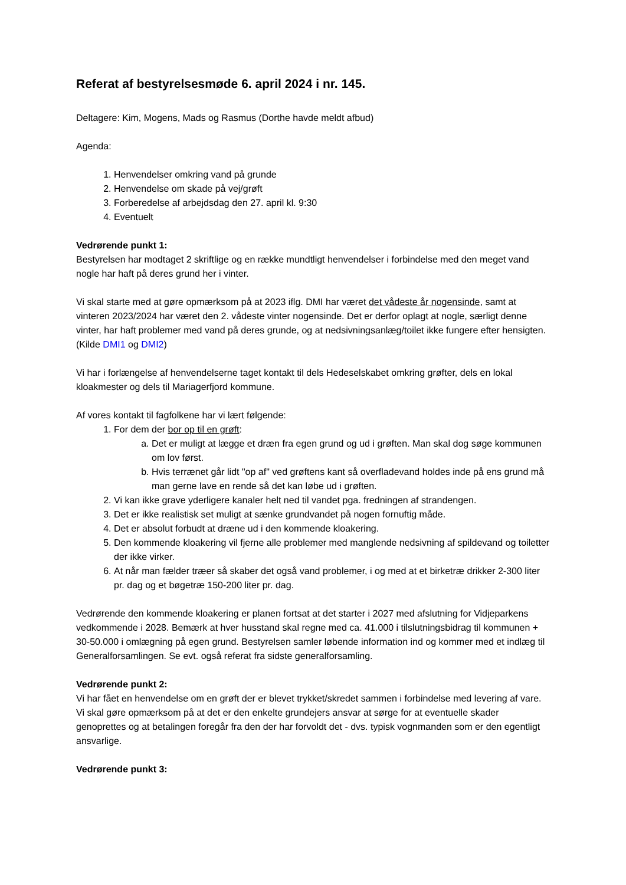Referat af bestyrelsesmøde 6. april 2024 i nr. 145.
Deltagere: Kim, Mogens, Mads og Rasmus (Dorthe havde meldt afbud)
Agenda:
1. Henvendelser omkring vand på grunde
2. Henvendelse om skade på vej/grøft
3. Forberedelse af arbejdsdag den 27. april kl. 9:30
4. Eventuelt
Vedrørende punkt 1:
Bestyrelsen har modtaget 2 skriftlige og en række mundtligt henvendelser i forbindelse med den meget vand nogle har haft på deres grund her i vinter.
Vi skal starte med at gøre opmærksom på at 2023 iflg. DMI har været det vådeste år nogensinde, samt at vinteren 2023/2024 har været den 2. vådeste vinter nogensinde. Det er derfor oplagt at nogle, særligt denne vinter, har haft problemer med vand på deres grunde, og at nedsivningsanlæg/toilet ikke fungere efter hensigten. (Kilde DMI1 og DMI2)
Vi har i forlængelse af henvendelserne taget kontakt til dels Hedeselskabet omkring grøfter, dels en lokal kloakmester og dels til Mariagerfjord kommune.
Af vores kontakt til fagfolkene har vi lært følgende:
1. For dem der bor op til en grøft:
a. Det er muligt at lægge et dræn fra egen grund og ud i grøften. Man skal dog søge kommunen om lov først.
b. Hvis terrænet går lidt "op af" ved grøftens kant så overfladevand holdes inde på ens grund må man gerne lave en rende så det kan løbe ud i grøften.
2. Vi kan ikke grave yderligere kanaler helt ned til vandet pga. fredningen af strandengen.
3. Det er ikke realistisk set muligt at sænke grundvandet på nogen fornuftig måde.
4. Det er absolut forbudt at dræne ud i den kommende kloakering.
5. Den kommende kloakering vil fjerne alle problemer med manglende nedsivning af spildevand og toiletter der ikke virker.
6. At når man fælder træer så skaber det også vand problemer, i og med at et birketræ drikker 2-300 liter pr. dag og et bøgetræ 150-200 liter pr. dag.
Vedrørende den kommende kloakering er planen fortsat at det starter i 2027 med afslutning for Vidjeparkens vedkommende i 2028. Bemærk at hver husstand skal regne med ca. 41.000 i tilslutningsbidrag til kommunen + 30-50.000 i omlægning på egen grund. Bestyrelsen samler løbende information ind og kommer med et indlæg til Generalforsamlingen. Se evt. også referat fra sidste generalforsamling.
Vedrørende punkt 2:
Vi har fået en henvendelse om en grøft der er blevet trykket/skredet sammen i forbindelse med levering af vare. Vi skal gøre opmærksom på at det er den enkelte grundejers ansvar at sørge for at eventuelle skader genoprettes og at betalingen foregår fra den der har forvoldt det - dvs. typisk vognmanden som er den egentligt ansvarlige.
Vedrørende punkt 3: